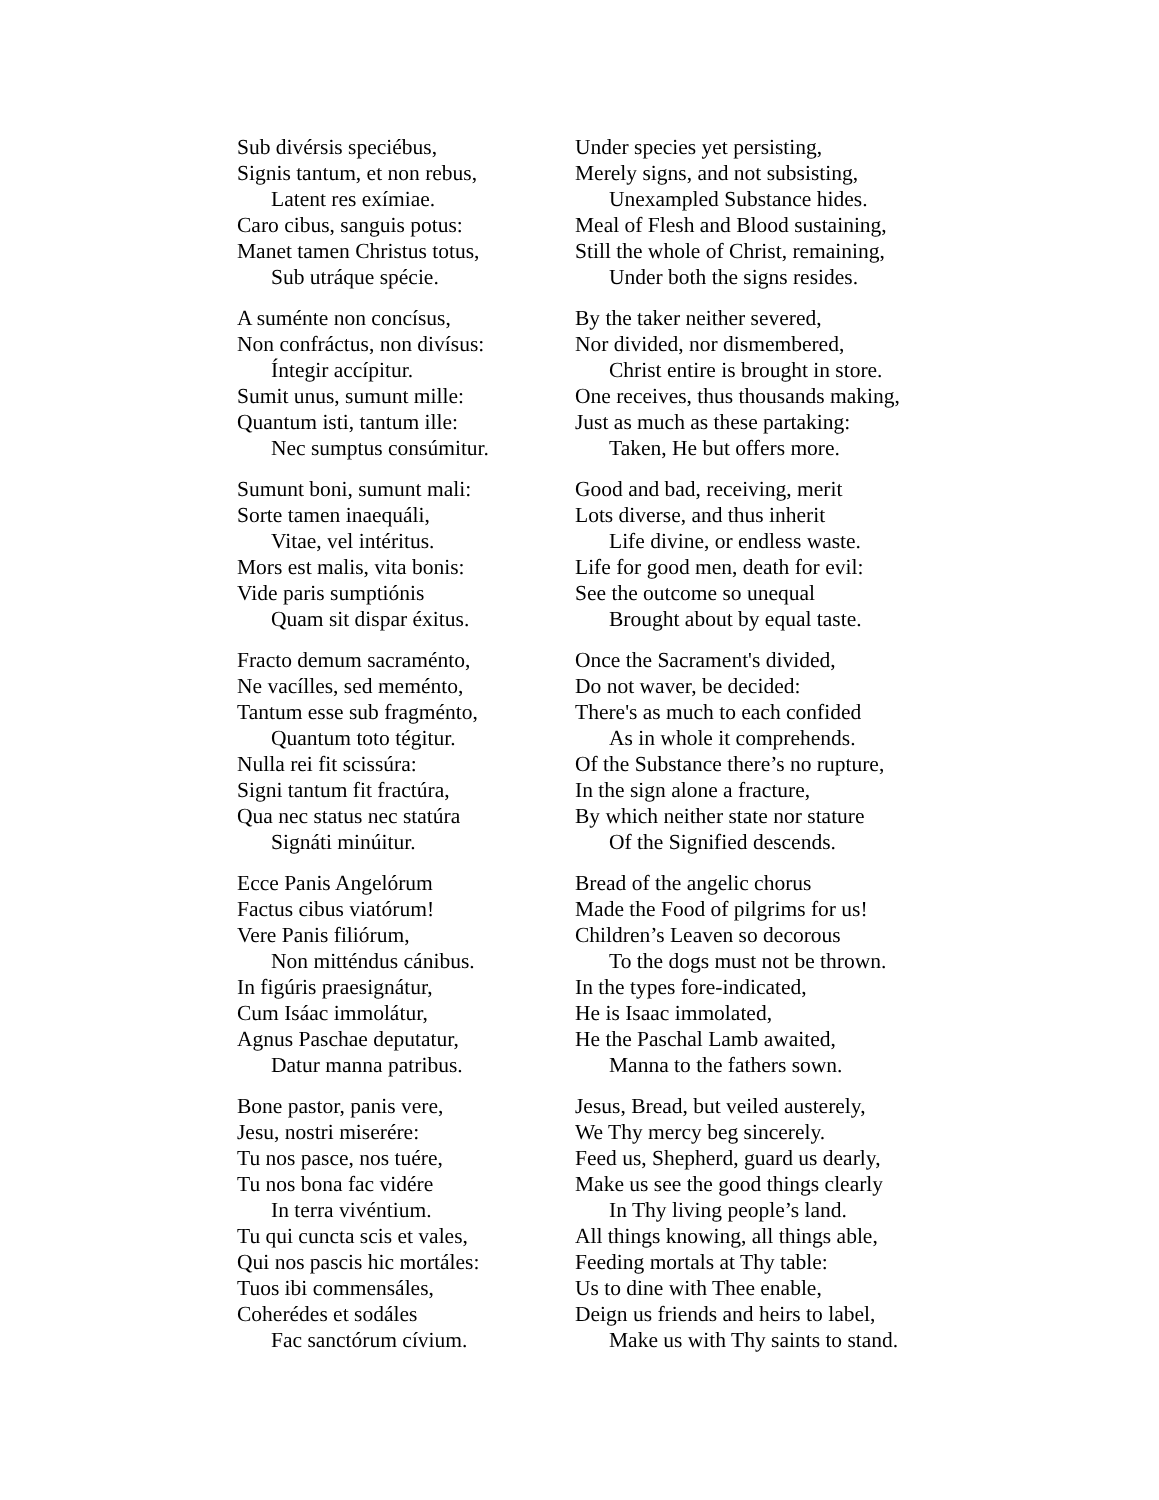Sub divérsis speciébus,
Signis tantum, et non rebus,
Latent res exímiae.
Caro cibus, sanguis potus:
Manet tamen Christus totus,
Sub utráque spécie.
Under species yet persisting,
Merely signs, and not subsisting,
Unexampled Substance hides.
Meal of Flesh and Blood sustaining,
Still the whole of Christ, remaining,
Under both the signs resides.
A suménte non concísus,
Non confráctus, non divísus:
Íntegir accípitur.
Sumit unus, sumunt mille:
Quantum isti, tantum ille:
Nec sumptus consúmitur.
By the taker neither severed,
Nor divided, nor dismembered,
Christ entire is brought in store.
One receives, thus thousands making,
Just as much as these partaking:
Taken, He but offers more.
Sumunt boni, sumunt mali:
Sorte tamen inaequáli,
Vitae, vel intéritus.
Mors est malis, vita bonis:
Vide paris sumptiónis
Quam sit dispar éxitus.
Good and bad, receiving, merit
Lots diverse, and thus inherit
Life divine, or endless waste.
Life for good men, death for evil:
See the outcome so unequal
Brought about by equal taste.
Fracto demum sacraménto,
Ne vacílles, sed meménto,
Tantum esse sub fragménto,
Quantum toto tégitur.
Nulla rei fit scissúra:
Signi tantum fit fractúra,
Qua nec status nec statúra
Signáti minúitur.
Once the Sacrament's divided,
Do not waver, be decided:
There's as much to each confided
As in whole it comprehends.
Of the Substance there’s no rupture,
In the sign alone a fracture,
By which neither state nor stature
Of the Signified descends.
Ecce Panis Angelórum
Factus cibus viatórum!
Vere Panis filiórum,
Non mitténdus cánibus.
In figúris praesignátur,
Cum Isáac immolátur,
Agnus Paschae deputatur,
Datur manna patribus.
Bread of the angelic chorus
Made the Food of pilgrims for us!
Children’s Leaven so decorous
To the dogs must not be thrown.
In the types fore-indicated,
He is Isaac immolated,
He the Paschal Lamb awaited,
Manna to the fathers sown.
Bone pastor, panis vere,
Jesu, nostri miserére:
Tu nos pasce, nos tuére,
Tu nos bona fac vidére
In terra vivéntium.
Tu qui cuncta scis et vales,
Qui nos pascis hic mortáles:
Tuos ibi commensáles,
Coherédes et sodáles
Fac sanctórum cívium.
Jesus, Bread, but veiled austerely,
We Thy mercy beg sincerely.
Feed us, Shepherd, guard us dearly,
Make us see the good things clearly
In Thy living people’s land.
All things knowing, all things able,
Feeding mortals at Thy table:
Us to dine with Thee enable,
Deign us friends and heirs to label,
Make us with Thy saints to stand.